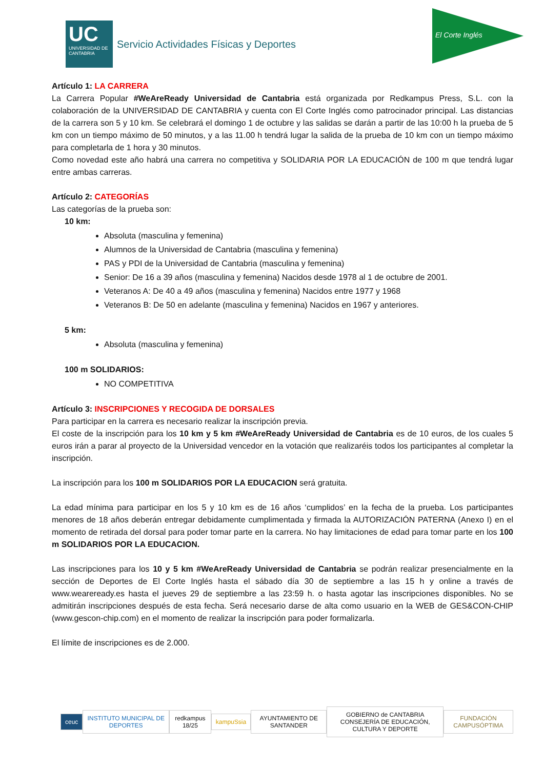UC
UNIVERSIDAD DE CANTABRIA
Servicio Actividades Físicas y Deportes
El Corte Inglés
Artículo 1: LA CARRERA
La Carrera Popular #WeAreReady Universidad de Cantabria está organizada por Redkampus Press, S.L. con la colaboración de la UNIVERSIDAD DE CANTABRIA y cuenta con El Corte Inglés como patrocinador principal. Las distancias de la carrera son 5 y 10 km. Se celebrará el domingo 1 de octubre y las salidas se darán a partir de las 10:00 h la prueba de 5 km con un tiempo máximo de 50 minutos, y a las 11.00 h tendrá lugar la salida de la prueba de 10 km con un tiempo máximo para completarla de 1 hora y 30 minutos.
Como novedad este año habrá una carrera no competitiva y SOLIDARIA POR LA EDUCACIÓN de 100 m que tendrá lugar entre ambas carreras.
Artículo 2: CATEGORÍAS
Las categorías de la prueba son:
10 km:
Absoluta (masculina y femenina)
Alumnos de la Universidad de Cantabria (masculina y femenina)
PAS y PDI de la Universidad de Cantabria (masculina y femenina)
Senior: De 16 a 39 años (masculina y femenina) Nacidos desde 1978 al 1 de octubre de 2001.
Veteranos A: De 40 a 49 años (masculina y femenina) Nacidos entre 1977 y 1968
Veteranos B: De 50 en adelante (masculina y femenina) Nacidos en 1967 y anteriores.
5 km:
Absoluta (masculina y femenina)
100 m SOLIDARIOS:
NO COMPETITIVA
Artículo 3: INSCRIPCIONES Y RECOGIDA DE DORSALES
Para participar en la carrera es necesario realizar la inscripción previa.
El coste de la inscripción para los 10 km y 5 km #WeAreReady Universidad de Cantabria es de 10 euros, de los cuales 5 euros irán a parar al proyecto de la Universidad vencedor en la votación que realizaréis todos los participantes al completar la inscripción.
La inscripción para los 100 m SOLIDARIOS POR LA EDUCACION será gratuita.
La edad mínima para participar en los 5 y 10 km es de 16 años ‘cumplidos’ en la fecha de la prueba. Los participantes menores de 18 años deberán entregar debidamente cumplimentada y firmada la AUTORIZACIÓN PATERNA (Anexo I) en el momento de retirada del dorsal para poder tomar parte en la carrera. No hay limitaciones de edad para tomar parte en los 100 m SOLIDARIOS POR LA EDUCACION.
Las inscripciones para los 10 y 5 km #WeAreReady Universidad de Cantabria se podrán realizar presencialmente en la sección de Deportes de El Corte Inglés hasta el sábado día 30 de septiembre a las 15 h y online a través de www.weareready.es hasta el jueves 29 de septiembre a las 23:59 h. o hasta agotar las inscripciones disponibles. No se admitirán inscripciones después de esta fecha. Será necesario darse de alta como usuario en la WEB de GES&CON-CHIP (www.gescon-chip.com) en el momento de realizar la inscripción para poder formalizarla.
El límite de inscripciones es de 2.000.
ceuc
INSTITUTO MUNICIPAL DE DEPORTES
redkampus 18/25 kampuSsia AYUNTAMIENTO DE SANTANDER
GOBIERNO de CANTABRIA
CONSEJERÍA DE EDUCACIÓN, CULTURA Y DEPORTE
FUNDACIÓN CAMPUSÓPTIMA